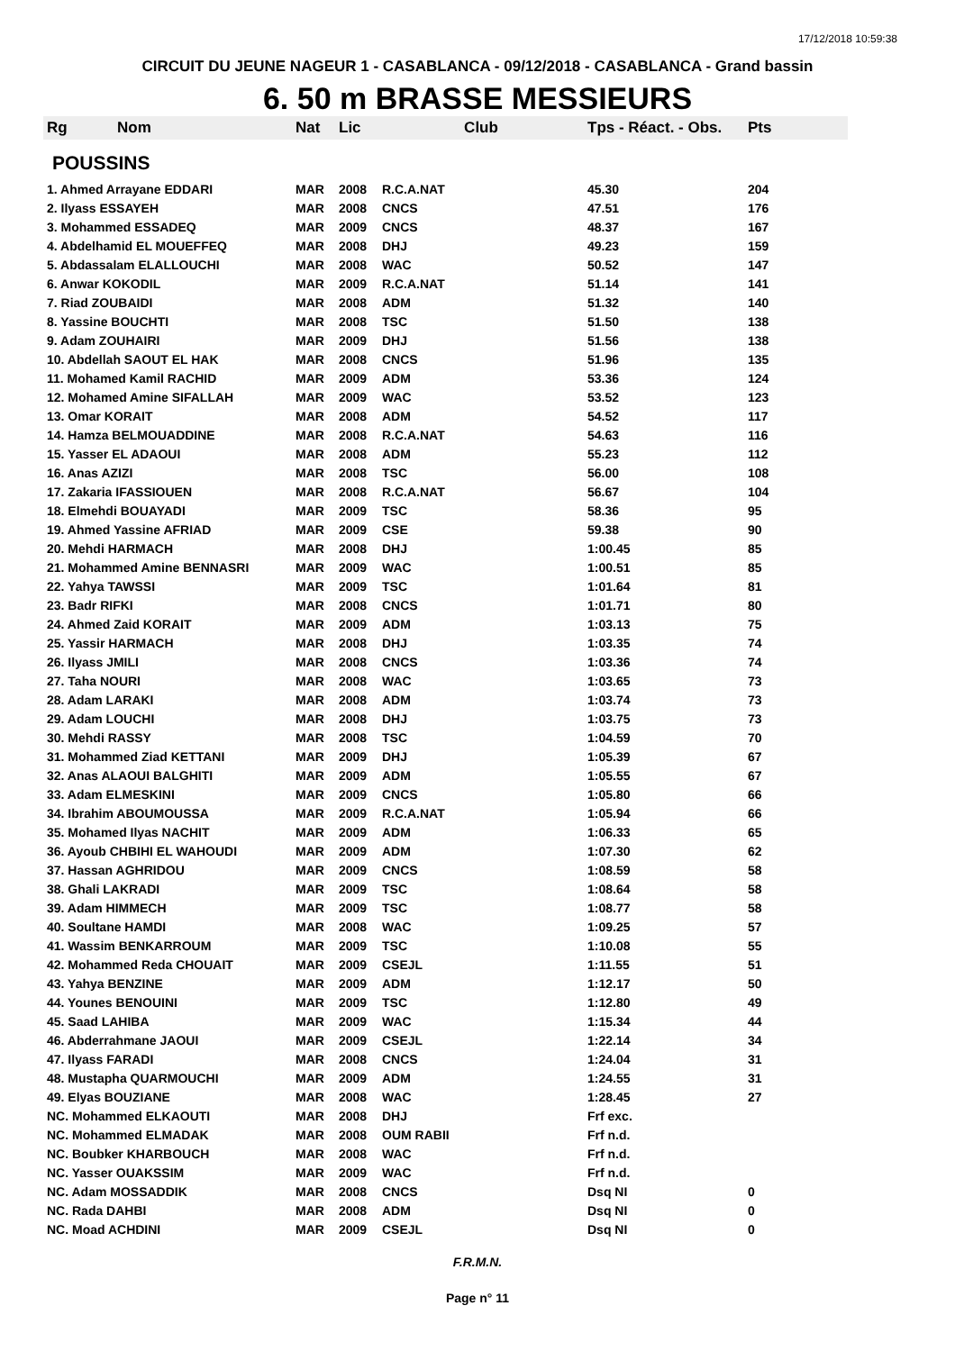17/12/2018 10:59:38
CIRCUIT DU JEUNE NAGEUR 1 - CASABLANCA - 09/12/2018 - CASABLANCA - Grand bassin
6. 50 m BRASSE MESSIEURS
| Rg | Nom | Nat | Lic | Club | Tps - Réact. - Obs. | Pts |
| --- | --- | --- | --- | --- | --- | --- |
| POUSSINS | | | | | | |
| 1. Ahmed Arrayane EDDARI | | MAR | 2008 | R.C.A.NAT | 45.30 | 204 |
| 2. Ilyass ESSAYEH | | MAR | 2008 | CNCS | 47.51 | 176 |
| 3. Mohammed ESSADEQ | | MAR | 2009 | CNCS | 48.37 | 167 |
| 4. Abdelhamid EL MOUEFFEQ | | MAR | 2008 | DHJ | 49.23 | 159 |
| 5. Abdassalam ELALLOUCHI | | MAR | 2008 | WAC | 50.52 | 147 |
| 6. Anwar KOKODIL | | MAR | 2009 | R.C.A.NAT | 51.14 | 141 |
| 7. Riad ZOUBAIDI | | MAR | 2008 | ADM | 51.32 | 140 |
| 8. Yassine BOUCHTI | | MAR | 2008 | TSC | 51.50 | 138 |
| 9. Adam ZOUHAIRI | | MAR | 2009 | DHJ | 51.56 | 138 |
| 10. Abdellah SAOUT EL HAK | | MAR | 2008 | CNCS | 51.96 | 135 |
| 11. Mohamed Kamil RACHID | | MAR | 2009 | ADM | 53.36 | 124 |
| 12. Mohamed Amine SIFALLAH | | MAR | 2009 | WAC | 53.52 | 123 |
| 13. Omar KORAIT | | MAR | 2008 | ADM | 54.52 | 117 |
| 14. Hamza BELMOUADDINE | | MAR | 2008 | R.C.A.NAT | 54.63 | 116 |
| 15. Yasser EL ADAOUI | | MAR | 2008 | ADM | 55.23 | 112 |
| 16. Anas AZIZI | | MAR | 2008 | TSC | 56.00 | 108 |
| 17. Zakaria IFASSIOUEN | | MAR | 2008 | R.C.A.NAT | 56.67 | 104 |
| 18. Elmehdi BOUAYADI | | MAR | 2009 | TSC | 58.36 | 95 |
| 19. Ahmed Yassine AFRIAD | | MAR | 2009 | CSE | 59.38 | 90 |
| 20. Mehdi HARMACH | | MAR | 2008 | DHJ | 1:00.45 | 85 |
| 21. Mohammed Amine BENNASRI | | MAR | 2009 | WAC | 1:00.51 | 85 |
| 22. Yahya TAWSSI | | MAR | 2009 | TSC | 1:01.64 | 81 |
| 23. Badr RIFKI | | MAR | 2008 | CNCS | 1:01.71 | 80 |
| 24. Ahmed Zaid KORAIT | | MAR | 2009 | ADM | 1:03.13 | 75 |
| 25. Yassir HARMACH | | MAR | 2008 | DHJ | 1:03.35 | 74 |
| 26. Ilyass JMILI | | MAR | 2008 | CNCS | 1:03.36 | 74 |
| 27. Taha NOURI | | MAR | 2008 | WAC | 1:03.65 | 73 |
| 28. Adam LARAKI | | MAR | 2008 | ADM | 1:03.74 | 73 |
| 29. Adam LOUCHI | | MAR | 2008 | DHJ | 1:03.75 | 73 |
| 30. Mehdi RASSY | | MAR | 2008 | TSC | 1:04.59 | 70 |
| 31. Mohammed Ziad KETTANI | | MAR | 2009 | DHJ | 1:05.39 | 67 |
| 32. Anas ALAOUI BALGHITI | | MAR | 2009 | ADM | 1:05.55 | 67 |
| 33. Adam ELMESKINI | | MAR | 2009 | CNCS | 1:05.80 | 66 |
| 34. Ibrahim ABOUMOUSSA | | MAR | 2009 | R.C.A.NAT | 1:05.94 | 66 |
| 35. Mohamed Ilyas NACHIT | | MAR | 2009 | ADM | 1:06.33 | 65 |
| 36. Ayoub CHBIHI EL WAHOUDI | | MAR | 2009 | ADM | 1:07.30 | 62 |
| 37. Hassan AGHRIDOU | | MAR | 2009 | CNCS | 1:08.59 | 58 |
| 38. Ghali LAKRADI | | MAR | 2009 | TSC | 1:08.64 | 58 |
| 39. Adam HIMMECH | | MAR | 2009 | TSC | 1:08.77 | 58 |
| 40. Soultane HAMDI | | MAR | 2008 | WAC | 1:09.25 | 57 |
| 41. Wassim BENKARROUM | | MAR | 2009 | TSC | 1:10.08 | 55 |
| 42. Mohammed Reda CHOUAIT | | MAR | 2009 | CSEJL | 1:11.55 | 51 |
| 43. Yahya BENZINE | | MAR | 2009 | ADM | 1:12.17 | 50 |
| 44. Younes BENOUINI | | MAR | 2009 | TSC | 1:12.80 | 49 |
| 45. Saad LAHIBA | | MAR | 2009 | WAC | 1:15.34 | 44 |
| 46. Abderrahmane JAOUI | | MAR | 2009 | CSEJL | 1:22.14 | 34 |
| 47. Ilyass FARADI | | MAR | 2008 | CNCS | 1:24.04 | 31 |
| 48. Mustapha QUARMOUCHI | | MAR | 2009 | ADM | 1:24.55 | 31 |
| 49. Elyas BOUZIANE | | MAR | 2008 | WAC | 1:28.45 | 27 |
| NC. Mohammed ELKAOUTI | | MAR | 2008 | DHJ | Frf exc. | |
| NC. Mohammed ELMADAK | | MAR | 2008 | OUM RABII | Frf n.d. | |
| NC. Boubker KHARBOUCH | | MAR | 2008 | WAC | Frf n.d. | |
| NC. Yasser OUAKSSIM | | MAR | 2009 | WAC | Frf n.d. | |
| NC. Adam MOSSADDIK | | MAR | 2008 | CNCS | Dsq NI | 0 |
| NC. Rada DAHBI | | MAR | 2008 | ADM | Dsq NI | 0 |
| NC. Moad ACHDINI | | MAR | 2009 | CSEJL | Dsq NI | 0 |
F.R.M.N.
Page n° 11